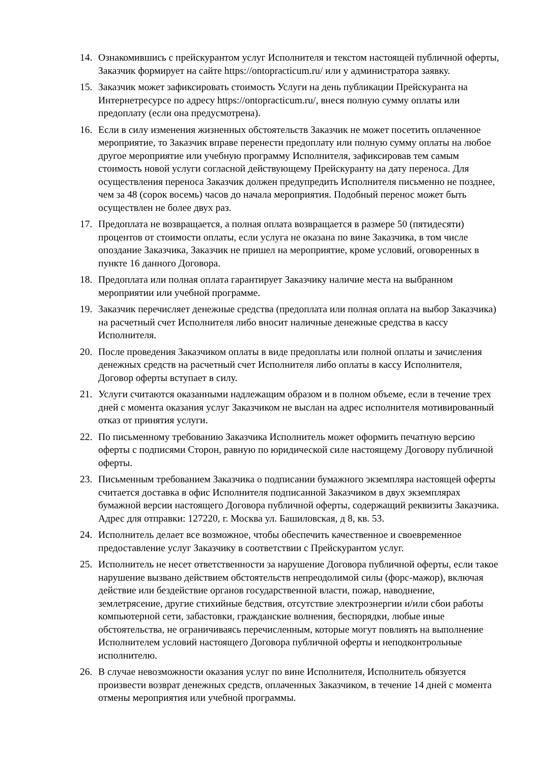14. Ознакомившись с прейскурантом услуг Исполнителя и текстом настоящей публичной оферты, Заказчик формирует на сайте https://ontopracticum.ru/ или у администратора заявку.
15. Заказчик может зафиксировать стоимость Услуги на день публикации Прейскуранта на Интернетресурсе по адресу https://ontopracticum.ru/, внеся полную сумму оплаты или предоплату (если она предусмотрена).
16. Если в силу изменения жизненных обстоятельств Заказчик не может посетить оплаченное мероприятие, то Заказчик вправе перенести предоплату или полную сумму оплаты на любое другое мероприятие или учебную программу Исполнителя, зафиксировав тем самым стоимость новой услуги согласной действующему Прейскуранту на дату переноса. Для осуществления переноса Заказчик должен предупредить Исполнителя письменно не позднее, чем за 48 (сорок восемь) часов до начала мероприятия. Подобный перенос может быть осуществлен не более двух раз.
17. Предоплата не возвращается, а полная оплата возвращается в размере 50 (пятидесяти) процентов от стоимости оплаты, если услуга не оказана по вине Заказчика, в том числе опоздание Заказчика, Заказчик не пришел на мероприятие, кроме условий, оговоренных в пункте 16 данного Договора.
18. Предоплата или полная оплата гарантирует Заказчику наличие места на выбранном мероприятии или учебной программе.
19. Заказчик перечисляет денежные средства (предоплата или полная оплата на выбор Заказчика) на расчетный счет Исполнителя либо вносит наличные денежные средства в кассу Исполнителя.
20. После проведения Заказчиком оплаты в виде предоплаты или полной оплаты и зачисления денежных средств на расчетный счет Исполнителя либо оплаты в кассу Исполнителя, Договор оферты вступает в силу.
21. Услуги считаются оказанными надлежащим образом и в полном объеме, если в течение трех дней с момента оказания услуг Заказчиком не выслан на адрес исполнителя мотивированный отказ от принятия услуги.
22. По письменному требованию Заказчика Исполнитель может оформить печатную версию оферты с подписями Сторон, равную по юридической силе настоящему Договору публичной оферты.
23. Письменным требованием Заказчика о подписании бумажного экземпляра настоящей оферты считается доставка в офис Исполнителя подписанной Заказчиком в двух экземплярах бумажной версии настоящего Договора публичной оферты, содержащий реквизиты Заказчика. Адрес для отправки: 127220, г. Москва ул. Башиловская, д 8, кв. 53.
24. Исполнитель делает все возможное, чтобы обеспечить качественное и своевременное предоставление услуг Заказчику в соответствии с Прейскурантом услуг.
25. Исполнитель не несет ответственности за нарушение Договора публичной оферты, если такое нарушение вызвано действием обстоятельств непреодолимой силы (форс-мажор), включая действие или бездействие органов государственной власти, пожар, наводнение, землетрясение, другие стихийные бедствия, отсутствие электроэнергии и/или сбои работы компьютерной сети, забастовки, гражданские волнения, беспорядки, любые иные обстоятельства, не ограничиваясь перечисленным, которые могут повлиять на выполнение Исполнителем условий настоящего Договора публичной оферты и неподконтрольные исполнителю.
26. В случае невозможности оказания услуг по вине Исполнителя, Исполнитель обязуется произвести возврат денежных средств, оплаченных Заказчиком, в течение 14 дней с момента отмены мероприятия или учебной программы.